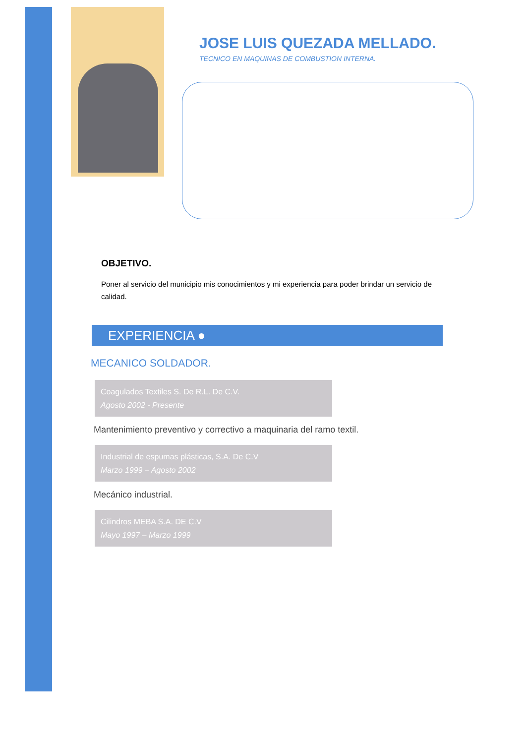JOSE LUIS QUEZADA MELLADO.
TECNICO EN MAQUINAS DE COMBUSTION INTERNA.
OBJETIVO.
Poner al servicio del municipio mis conocimientos y mi experiencia para poder brindar un servicio de calidad.
EXPERIENCIA ●
MECANICO SOLDADOR.
Coagulados Textiles S. De R.L. De C.V.
Agosto 2002 - Presente
Mantenimiento preventivo y correctivo a maquinaria del ramo textil.
Industrial de espumas plásticas, S.A. De C.V
Marzo 1999 – Agosto 2002
Mecánico industrial.
Cilindros MEBA S.A. DE C.V
Mayo 1997 – Marzo 1999